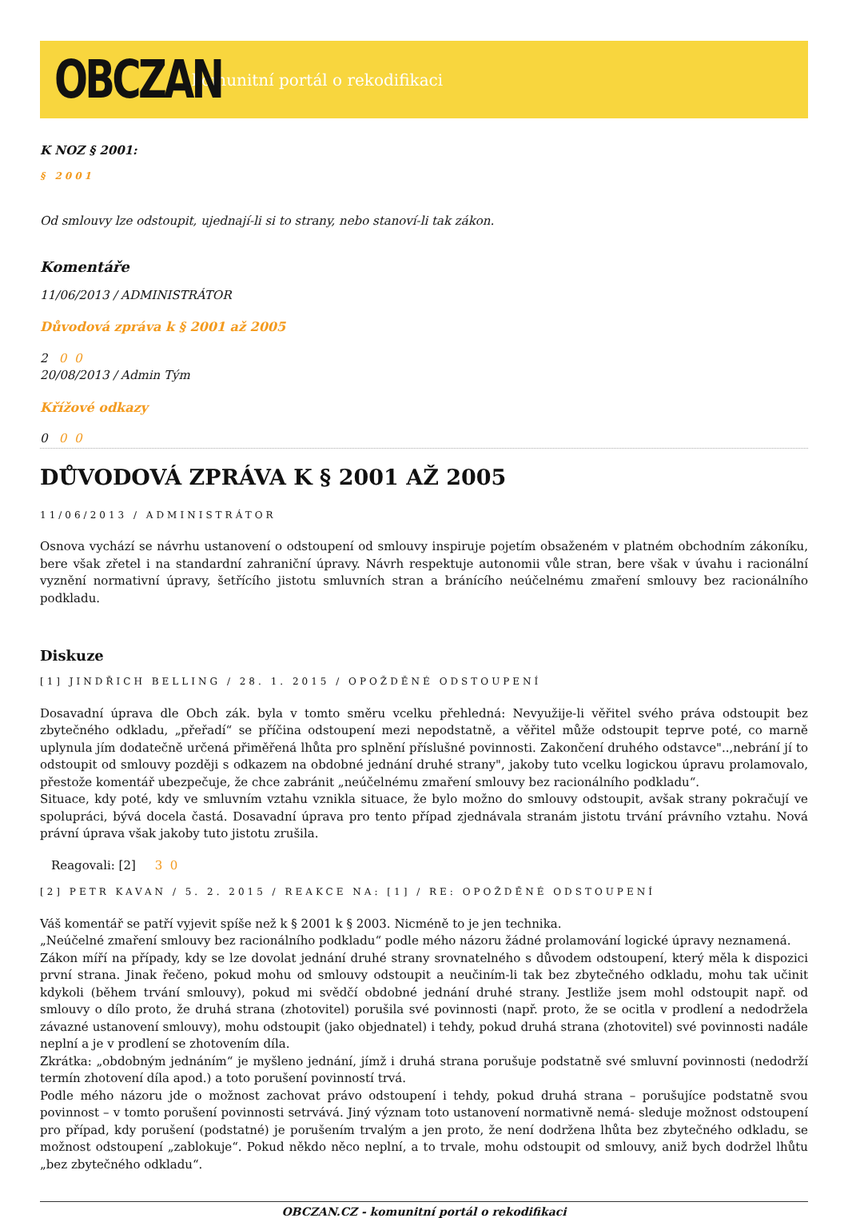OBCZAN
komunitní portál o rekodifikaci
K NOZ § 2001:
§ 2001
Od smlouvy lze odstoupit, ujednají-li si to strany, nebo stanoví-li tak zákon.
Komentáře
11/06/2013 / ADMINISTRÁTOR
Důvodová zpráva k § 2001 až 2005
2 0 0
20/08/2013 / Admin Tým
Křížové odkazy
0 0 0
DŮVODOVÁ ZPRÁVA K § 2001 AŽ 2005
11/06/2013 / ADMINISTRÁTOR
Osnova vychází se návrhu ustanovení o odstoupení od smlouvy inspiruje pojetím obsaženém v platném obchodním zákoníku, bere však zřetel i na standardní zahraniční úpravy. Návrh respektuje autonomii vůle stran, bere však v úvahu i racionální vyznění normativní úpravy, šetřícího jistotu smluvních stran a bránícího neúčelnému zmaření smlouvy bez racionálního podkladu.
Diskuze
[1] JINDŘICH BELLING / 28. 1. 2015 / OPOŽDĚNÉ ODSTOUPENÍ
Dosavadní úprava dle Obch zák. byla v tomto směru vcelku přehledná: Nevyužije-li věřitel svého práva odstoupit bez zbytečného odkladu, „přeřadí“ se příčina odstoupení mezi nepodstatně, a věřitel může odstoupit teprve poté, co marně uplynula jím dodatečně určená přiměřená lhůta pro splnění příslušné povinnosti. Zakončení druhého odstavce"..,nebrání jí to odstoupit od smlouvy později s odkazem na obdobné jednání druhé strany", jakoby tuto vcelku logickou úpravu prolamovalo, přestože komentář ubezpečuje, že chce zabránit „neúčelnému zmaření smlouvy bez racionálního podkladu“.
Situace, kdy poté, kdy ve smluvním vztahu vznikla situace, že bylo možno do smlouvy odstoupit, avšak strany pokračují ve spolupráci, bývá docela častá. Dosavadní úprava pro tento případ zjednávala stranám jistotu trvání právního vztahu. Nová právní úprava však jakoby tuto jistotu zrušila.
Reagovali: [2] 3 0
[2] PETR KAVAN / 5. 2. 2015 / REAKCE NA: [1] / RE: OPOŽDĚNÉ ODSTOUPENÍ
Váš komentář se patří vyjevit spíše než k § 2001 k § 2003. Nicméně to je jen technika.
„Neúčelné zmaření smlouvy bez racionálního podkladu“ podle mého názoru žádné prolamování logické úpravy neznamená.
Zákon míří na případy, kdy se lze dovolat jednání druhé strany srovnatelného s důvodem odstoupení, který měla k dispozici první strana. Jinak řečeno, pokud mohu od smlouvy odstoupit a neučiním-li tak bez zbytečného odkladu, mohu tak učinit kdykoli (během trvání smlouvy), pokud mi svědčí obdobné jednání druhé strany. Jestliže jsem mohl odstoupit např. od smlouvy o dílo proto, že druhá strana (zhotovitel) porušila své povinnosti (např. proto, že se ocitla v prodlení a nedodržela závazné ustanovení smlouvy), mohu odstoupit (jako objednatel) i tehdy, pokud druhá strana (zhotovitel) své povinnosti nadále neplní a je v prodlení se zhotovením díla.
Zkrátka: „obdobným jednáním“ je myšleno jednání, jímž i druhá strana porušuje podstatně své smluvní povinnosti (nedodrží termín zhotovení díla apod.) a toto porušení povinností trvá.
Podle mého názoru jde o možnost zachovat právo odstoupení i tehdy, pokud druhá strana – porušujíce podstatně svou povinnost – v tomto porušení povinnosti setrvává. Jiný význam toto ustanovení normativně nemá- sleduje možnost odstoupení pro případ, kdy porušení (podstatné) je porušením trvalým a jen proto, že není dodržena lhůta bez zbytečného odkladu, se možnost odstoupení „zablokuje“. Pokud někdo něco neplní, a to trvale, mohu odstoupit od smlouvy, aniž bych dodržel lhůtu „bez zbytečného odkladu“.
OBCZAN.CZ - komunitní portál o rekodifikaci